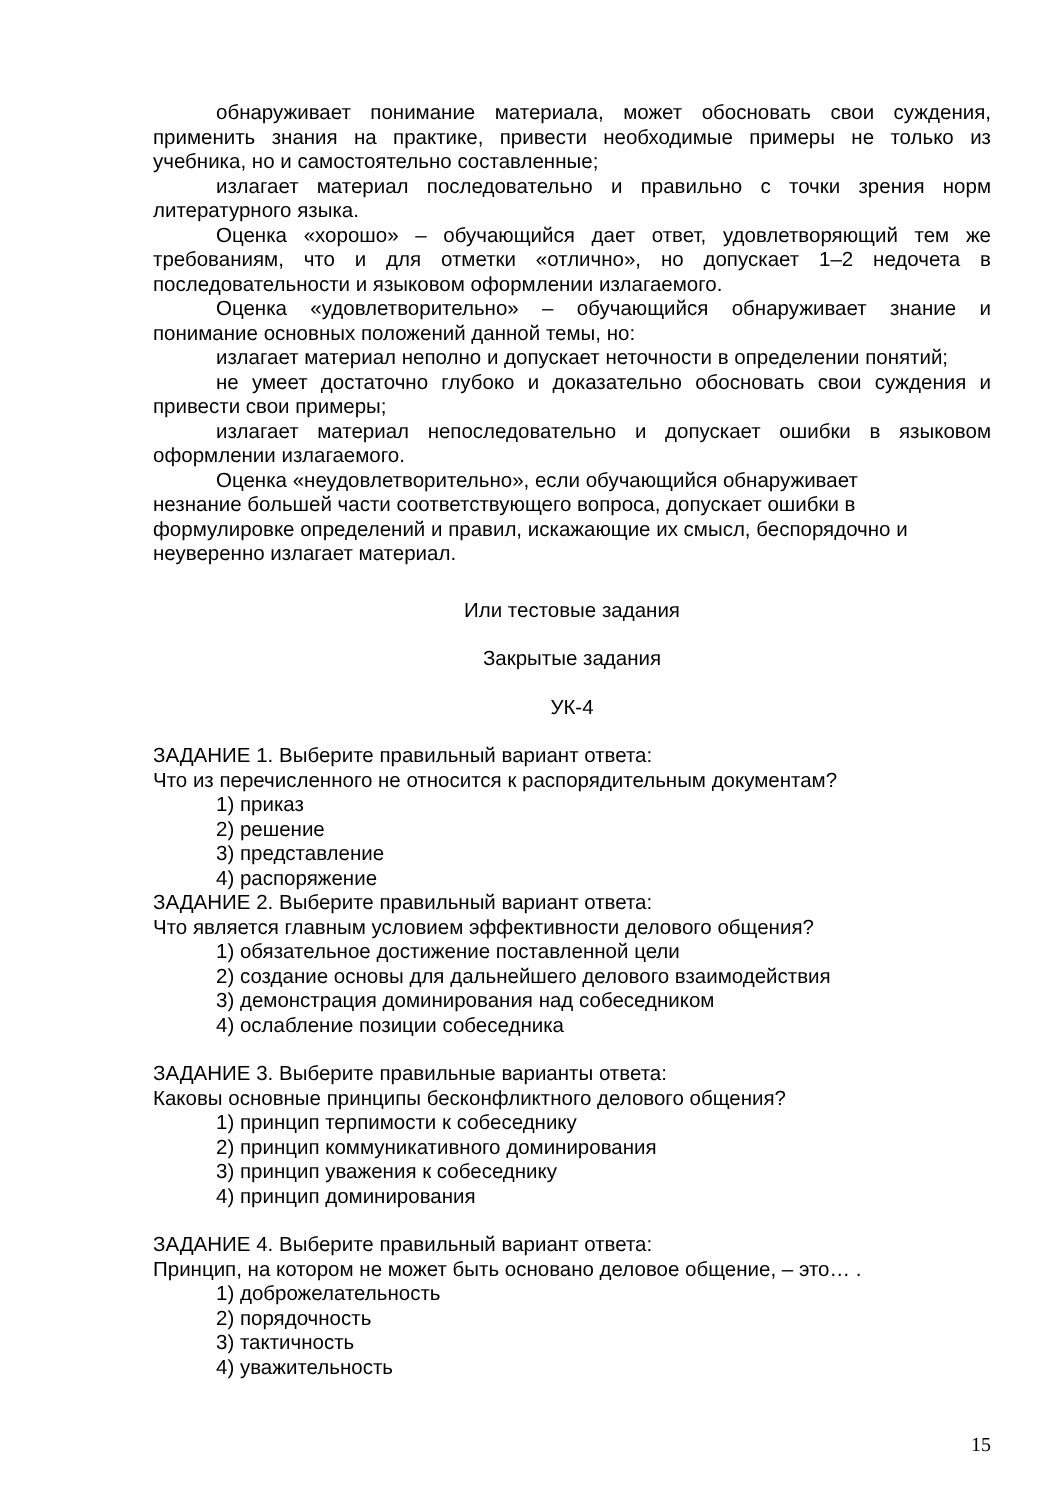обнаруживает понимание материала, может обосновать свои суждения, применить знания на практике, привести необходимые примеры не только из учебника, но и самостоятельно составленные;
излагает материал последовательно и правильно с точки зрения норм литературного языка.
Оценка «хорошо» – обучающийся дает ответ, удовлетворяющий тем же требованиям, что и для отметки «отлично», но допускает 1–2 недочета в последовательности и языковом оформлении излагаемого.
Оценка «удовлетворительно» – обучающийся обнаруживает знание и понимание основных положений данной темы, но:
излагает материал неполно и допускает неточности в определении понятий;
не умеет достаточно глубоко и доказательно обосновать свои суждения и привести свои примеры;
излагает материал непоследовательно и допускает ошибки в языковом оформлении излагаемого.
Оценка «неудовлетворительно», если обучающийся обнаруживает
незнание большей части соответствующего вопроса, допускает ошибки в
формулировке определений и правил, искажающие их смысл, беспорядочно и
неуверенно излагает материал.
Или тестовые задания
Закрытые задания
УК-4
ЗАДАНИЕ 1. Выберите правильный вариант ответа:
Что из перечисленного не относится к распорядительным документам?
1) приказ
2) решение
3) представление
4) распоряжение
ЗАДАНИЕ 2. Выберите правильный вариант ответа:
Что является главным условием эффективности делового общения?
1) обязательное достижение поставленной цели
2) создание основы для дальнейшего делового взаимодействия
3) демонстрация доминирования над собеседником
4) ослабление позиции собеседника
ЗАДАНИЕ 3. Выберите правильные варианты ответа:
Каковы основные принципы бесконфликтного делового общения?
1) принцип терпимости к собеседнику
2) принцип коммуникативного доминирования
3) принцип уважения к собеседнику
4) принцип доминирования
ЗАДАНИЕ 4. Выберите правильный вариант ответа:
Принцип, на котором не может быть основано деловое общение, – это… .
1) доброжелательность
2) порядочность
3) тактичность
4) уважительность
15